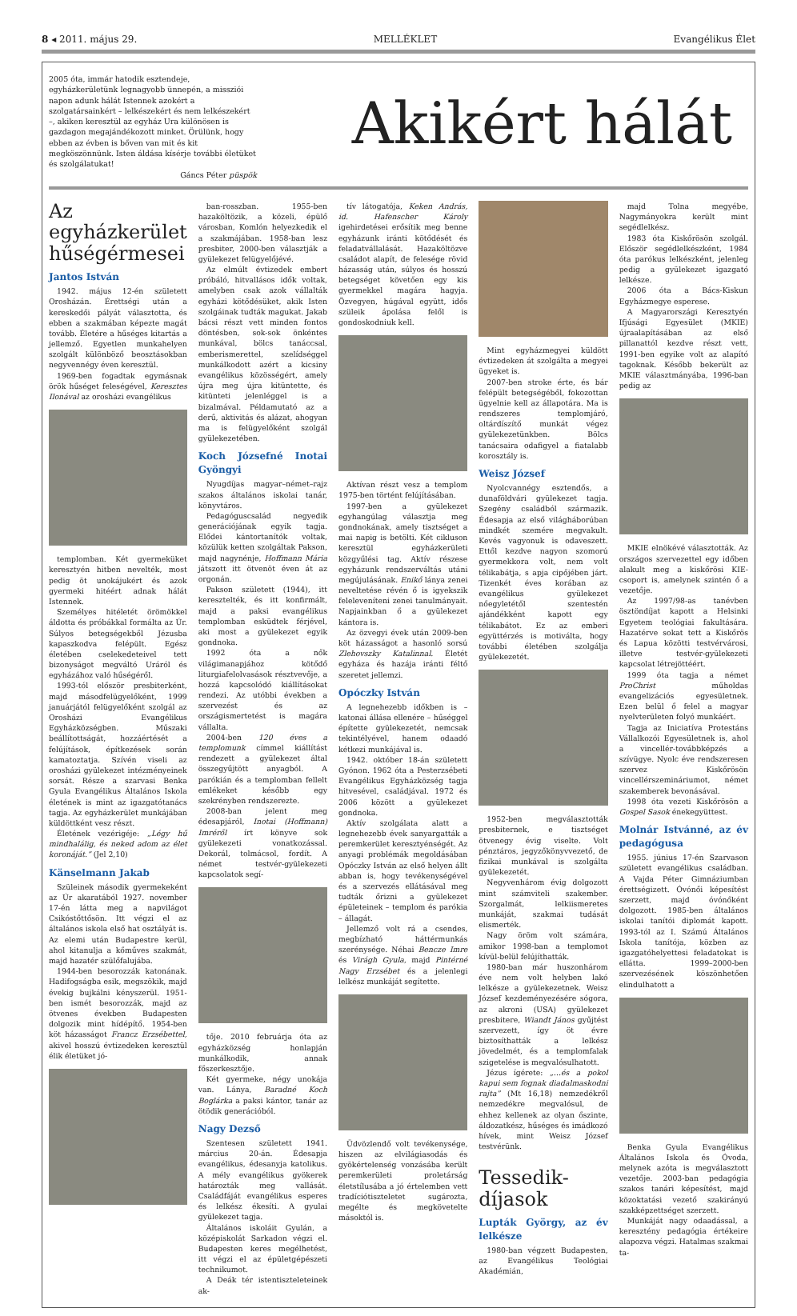8 ◂ 2011. május 29. MELLÉKLET Evangélikus Élet
2005 óta, immár hatodik esztendeje, egyházkerületünk legnagyobb ünnepén, a missziói napon adunk hálát Istennek azokért a szolgatársainkért – lelkészekért és nem lelkészekért –, akiken keresztül az egyház Ura különösen is gazdagon megajándékozott minket. Örülünk, hogy ebben az évben is bőven van mit és kit megköszönnünk. Isten áldása kísérje további életüket és szolgálatukat!
Gáncs Péter püspök
Akikért hálát
Az egyházkerület hűségérmesei
Jantos István
1942. május 12-én született Orosházán. Érettségi után a kereskedői pályát választotta, és ebben a szakmában képezte magát tovább. Életére a hűséges kitartás a jellemző. Egyetlen munkahelyen szolgált különböző beosztásokban negyvennégy éven keresztül.
1969-ben fogadtak egymásnak örök hűséget feleségével, Keresztes Ilonával az orosházi evangélikus
templomban. Két gyermeküket keresztyén hitben nevelték, most pedig öt unokájukért és azok gyermeki hitéért adnak hálát Istennek.
Személyes hitéletét örömökkel áldotta és próbákkal formálta az Úr. Súlyos betegségekből Jézusba kapaszkodva felépült. Egész életében cselekedeteivel tett bizonyságot megváltó Uráról és egyházához való hűségéről.
1993-tól először presbiterként, majd másodfelügyelőként, 1999 januárjától felügyelőként szolgál az Orosházi Evangélikus Egyházközségben. Műszaki beállítottságát, hozzáértését a felújítások, építkezések során kamatoztatja. Szívén viseli az orosházi gyülekezet intézményeinek sorsát. Része a szarvasi Benka Gyula Evangélikus Általános Iskola életének is mint az igazgatótanács tagja. Az egyházkerület munkájában küldöttként vesz részt.
Életének vezérigéje: „Légy hű mindhalálig, és neked adom az élet koronáját.” (Jel 2,10)
Känselmann Jakab
Szüleinek második gyermekeként az Úr akaratából 1927. november 17-én látta meg a napvilágot Csikóstőttősön. Itt végzi el az általános iskola első hat osztályát is. Az elemi után Budapestre kerül, ahol kitanulja a kőműves szakmát, majd hazatér szülőfalujába.
1944-ben besorozzák katonának. Hadifogságba esik, megszökik, majd évekig bujkálni kényszerül. 1951-ben ismét besorozzák, majd az ötvenes években Budapesten dolgozik mint hídépítő. 1954-ben köt házasságot Francz Erzsébettel, akivel hosszú évtizedeken keresztül élik életüket jó-
ban-rosszban. 1955-ben hazaköltözik, a közeli, épülő városban, Komlón helyezkedik el a szakmájában. 1958-ban lesz presbiter, 2000-ben választják a gyülekezet felügyelőjévé.
Az elmúlt évtizedek embert próbáló, hitvallásos idők voltak, amelyben csak azok vállalták egyházi kötődésüket, akik Isten szolgáinak tudták magukat. Jakab bácsi részt vett minden fontos döntésben, sok-sok önkéntes munkával, bölcs tanáccsal, emberismerettel, szelídséggel munkálkodott azért a kicsiny evangélikus közösségért, amely újra meg újra kitüntette, és kitünteti jelenléggel is a bizalmával. Példamutató az a derű, aktivitás és alázat, ahogyan ma is felügyelőként szolgál gyülekezetében.
Koch Józsefné Inotai Gyöngyi
Nyugdíjas magyar–német–rajz szakos általános iskolai tanár, könyvtáros.
Pedagóguscsalád negyedik generációjának egyik tagja. Elődei kántortanítók voltak, közülük ketten szolgáltak Pakson, majd nagynénje, Hoffmann Mária játszott itt ötvenöt éven át az orgonán.
Pakson született (1944), itt keresztelték, és itt konfirmált, majd a paksi evangélikus templomban esküdtek férjével, aki most a gyülekezet egyik gondnoka.
1992 óta a nők világimanapjához kötődő liturgiafelolvasások résztvevője, a hozzá kapcsolódó kiállításokat rendezi. Az utóbbi években a szervezést és az országismertetést is magára vállalta.
2004-ben 120 éves a templomunk címmel kiállítást rendezett a gyülekezet által összegyűjtött anyagból. A parókián és a templomban fellelt emlékeket később egy szekrényben rendszerezte.
2008-ban jelent meg édesapjáról, Inotai (Hoffmann) Imréről írt könyve sok gyülekezeti vonatkozással. Dekorál, tolmácsol, fordít. A német testvér-gyülekezeti kapcsolatok segí-
tője. 2010 februárja óta az egyházközség honlapján munkálkodik, annak főszerkesztője.
Két gyermeke, négy unokája van. Lánya, Baradné Koch Boglárka a paksi kántor, tanár az ötödik generációból.
Nagy Dezső
Szentesen született 1941. március 20-án. Édesapja evangélikus, édesanyja katolikus. A mély evangélikus gyökerek határozták meg vallását. Családfáját evangélikus esperes és lelkész ékesíti. A gyulai gyülekezet tagja.
Általános iskoláit Gyulán, a középiskolát Sarkadon végzi el. Budapesten keres megélhetést, itt végzi el az épületgépészeti technikumot.
A Deák tér istentiszteleteinek ak-
tív látogatója, Keken András, id. Hafenscher Károly igehirdetései erősítik meg benne egyházunk iránti kötődését és feladatvállalását. Hazaköltözve családot alapít, de felesége rövid házasság után, súlyos és hosszú betegséget követően egy kis gyermekkel magára hagyja. Özvegyen, húgával együtt, idős szüleik ápolása felől is gondoskodniuk kell.
Aktívan részt vesz a templom 1975-ben történt felújításában.
1997-ben a gyülekezet egyhangúlag választja meg gondnokának, amely tisztséget a mai napig is betölti. Két cikluson keresztül egyházkerületi közgyűlési tag. Aktív részese egyházunk rendszerváltás utáni megújulásának. Enikő lánya zenei neveltetése révén ő is igyekszik feleleveníteni zenei tanulmányait. Napjainkban ő a gyülekezet kántora is.
Az özvegyi évek után 2009-ben köt házasságot a hasonló sorsú Zlehovszky Katalinnal. Életét egyháza és hazája iránti féltő szeretet jellemzi.
Opóczky István
A legnehezebb időkben is – katonai állása ellenére – hűséggel építette gyülekezetét, nemcsak tekintélyével, hanem odaadó kétkezi munkájával is.
1942. október 18-án született Gyónon. 1962 óta a Pesterzsébeti Evangélikus Egyházközség tagja hitvesével, családjával. 1972 és 2006 között a gyülekezet gondnoka.
Aktív szolgálata alatt a legnehezebb évek sanyargatták a peremkerület keresztyénségét. Az anyagi problémák megoldásában Opóczky István az első helyen állt abban is, hogy tevékenységével és a szervezés ellátásával meg tudták őrizni a gyülekezet épületeinek – templom és parókia – állagát.
Jellemző volt rá a csendes, megbízható háttérmunkás szerénysége. Néhai Bencze Imre és Virágh Gyula, majd Pintérné Nagy Erzsébet és a jelenlegi lelkész munkáját segítette.
Üdvözlendő volt tevékenysége, hiszen az elvilágiasodás és gyökértelenség vonzásába került peremkerületi proletárság életstílusába a jó értelemben vett tradíciótiszteletet sugározta, megélte és megkövetelte másoktól is.
Mint egyházmegyei küldött évtizedeken át szolgálta a megyei ügyeket is.
2007-ben stroke érte, és bár felépült betegségéből, fokozottan ügyelnie kell az állapotára. Ma is rendszeres templomjáró, oltárdíszítő munkát végez gyülekezetünkben. Bölcs tanácsaira odafigyel a fiatalabb korosztály is.
Weisz József
Nyolcvannégy esztendős, a dunaföldvári gyülekezet tagja. Szegény családból származik. Édesapja az első világháborúban mindkét szemére megvakult. Kevés vagyonuk is odaveszett. Ettől kezdve nagyon szomorú gyermekkora volt, nem volt télikabátja, s apja cipőjében járt. Tizenkét éves korában az evangélikus gyülekezet nőegyletétől szentestén ajándékként kapott egy télikabátot. Ez az emberi együttérzés is motiválta, hogy további életében szolgálja gyülekezetét.
1952-ben megválasztották presbiternek, e tisztséget ötvenegy évig viselte. Volt pénztáros, jegyzőkönyvvezető, de fizikai munkával is szolgálta gyülekezetét.
Negyvenhárom évig dolgozott mint számviteli szakember. Szorgalmát, lelkiismeretes munkáját, szakmai tudását elismerték.
Nagy öröm volt számára, amikor 1998-ban a templomot kívül-belül felújíthatták.
1980-ban már huszonhárom éve nem volt helyben lakó lelkésze a gyülekezetnek. Weisz József kezdeményezésére sógora, az akroni (USA) gyülekezet presbitere, Wiandt János gyűjtést szervezett, így öt évre biztosíthatták a lelkész jövedelmét, és a templomfalak szigetelése is megvalósulhatott.
Jézus ígérete: „…és a pokol kapui sem fognak diadalmaskodni rajta” (Mt 16,18) nemzedékről nemzedékre megvalósul, de ehhez kellenek az olyan őszinte, áldozatkész, hűséges és imádkozó hívek, mint Weisz József testvérünk.
Tessedik-díjasok
Lupták György, az év lelkésze
1980-ban végzett Budapesten, az Evangélikus Teológiai Akadémián,
majd Tolna megyébe, Nagymányokra került mint segédlelkész.
1983 óta Kiskőrösön szolgál. Először segédlelkészként, 1984 óta parókus lelkészként, jelenleg pedig a gyülekezet igazgató lelkésze.
2006 óta a Bács-Kiskun Egyházmegye esperese.
A Magyarországi Keresztyén Ifjúsági Egyesület (MKIE) újraalapításában az első pillanattól kezdve részt vett, 1991-ben egyike volt az alapító tagoknak. Később bekerült az MKIE választmányába, 1996-ban pedig az
MKIE elnökévé választották. Az országos szervezettel egy időben alakult meg a kiskőrösi KIE-csoport is, amelynek szintén ő a vezetője.
Az 1997/98-as tanévben ösztöndíjat kapott a Helsinki Egyetem teológiai fakultására. Hazatérve sokat tett a Kiskőrös és Lapua közötti testvérvárosi, illetve testvér-gyülekezeti kapcsolat létrejöttéért.
1999 óta tagja a német ProChrist műholdas evangelizációs egyesületnek. Ezen belül ő felel a magyar nyelvterületen folyó munkáért.
Tagja az Iniciatíva Protestáns Vállalkozói Egyesületnek is, ahol a vincellér-továbbképzés a szívügye. Nyolc éve rendszeresen szervez Kiskőrösön vincellérszemináriumot, német szakemberek bevonásával.
1998 óta vezeti Kiskőrösön a Gospel Sasok énekegyüttest.
Molnár Istvánné, az év pedagógusa
1955. június 17-én Szarvason született evangélikus családban. A Vajda Péter Gimnáziumban érettségizett. Óvónői képesítést szerzett, majd óvónőként dolgozott. 1985-ben általános iskolai tanítói diplomát kapott. 1993-tól az I. Számú Általános Iskola tanítója, közben az igazgatóhelyettesi feladatokat is ellátta. 1999–2000-ben szervezésének köszönhetően elindulhatott a
Benka Gyula Evangélikus Általános Iskola és Óvoda, melynek azóta is megválasztott vezetője. 2003-ban pedagógia szakos tanári képesítést, majd közoktatási vezető szakirányú szakképzettséget szerzett.
Munkáját nagy odaadással, a keresztény pedagógia értékeire alapozva végzi. Hatalmas szakmai ta-